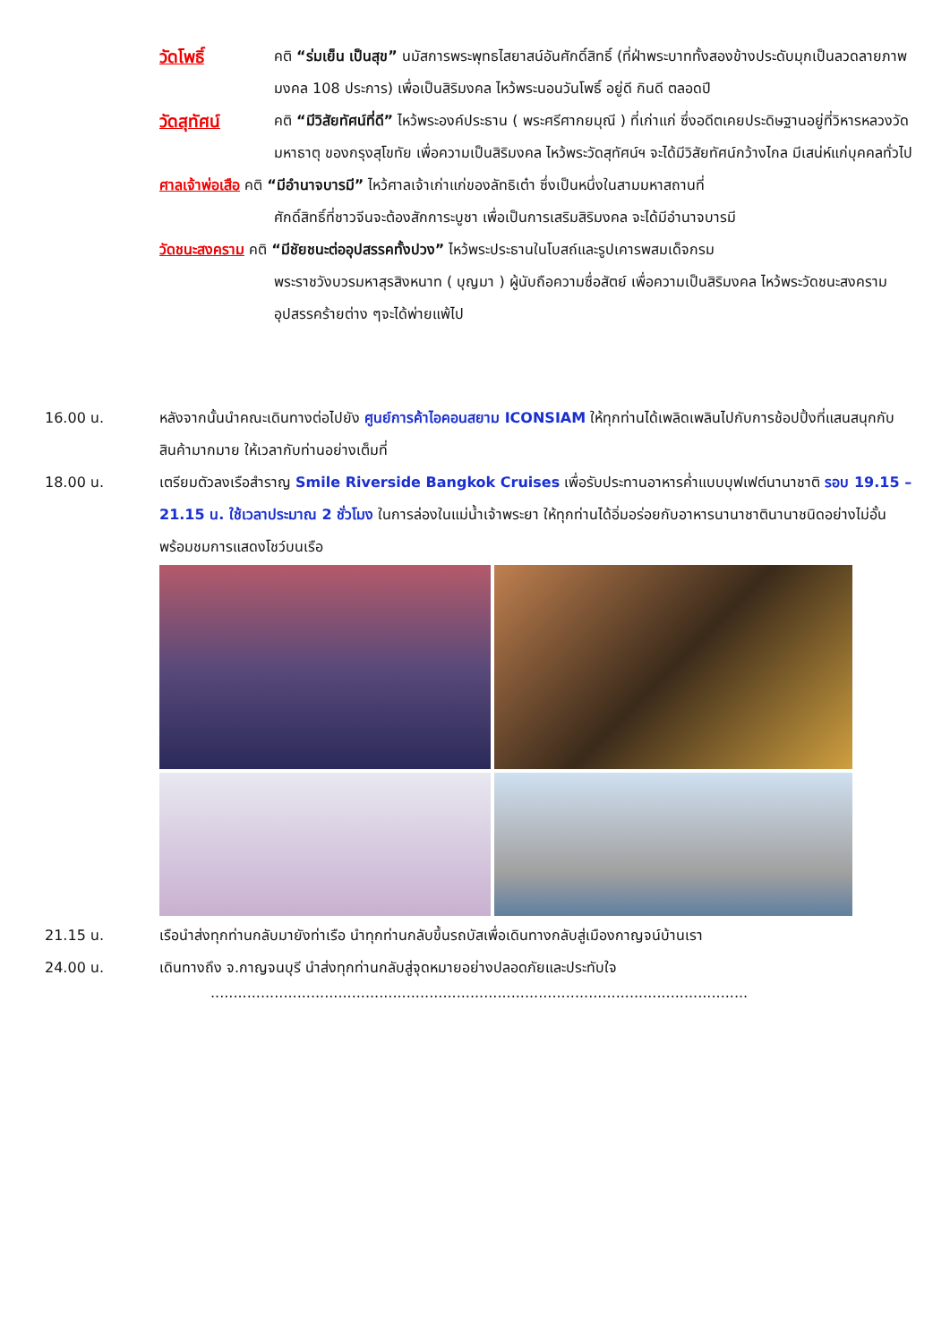วัดโพธิ์
คติ “ร่มเย็น เป็นสุข” นมัสการพระพุทธไสยาสน์อันศักดิ์สิทธิ์ (ที่ฝ่าพระบาททั้งสองข้างประดับมุกเป็นลวดลายภาพมงคล 108 ประการ) เพื่อเป็นสิริมงคล ไหว้พระนอนวันโพธิ์ อยู่ดี กินดี ตลอดปี
วัดสุทัศน์
คติ “มีวิสัยทัศน์ที่ดี” ไหว้พระองค์ประธาน ( พระศรีศากยมุณี ) ที่เก่าแก่ ซึ่งอดีตเคยประดิษฐานอยู่ที่วิหารหลวงวัดมหาธาตุ ของกรุงสุโขทัย เพื่อความเป็นสิริมงคล ไหว้พระวัดสุทัศน์ฯ จะได้มีวิสัยทัศน์กว้างไกล มีเสน่ห์แก่บุคคลทั่วไป
ศาลเจ้าพ่อเสือ คติ “มีอำนาจบารมี” ไหว้ศาลเจ้าเก่าแก่ของลัทธิเต๋า ซึ่งเป็นหนึ่งในสามมหาสถานที่
ศักดิ์สิทธิ์ที่ชาวจีนจะต้องสักการะบูชา เพื่อเป็นการเสริมสิริมงคล จะได้มีอำนาจบารมี
วัดชนะสงคราม คติ “มีชัยชนะต่ออุปสรรคทั้งปวง” ไหว้พระประธานในโบสถ์และรูปเคารพสมเด็จกรม
พระราชวังบวรมหาสุรสิงหนาท ( บุญมา ) ผู้นับถือความซื่อสัตย์ เพื่อความเป็นสิริมงคล ไหว้พระวัดชนะสงครามอุปสรรคร้ายต่าง ๆจะได้พ่ายแพ้ไป
16.00 น. หลังจากนั้นนำคณะเดินทางต่อไปยัง ศูนย์การค้าไอคอนสยาม ICONSIAM ให้ทุกท่านได้เพลิดเพลินไปกับการช้อปปิ้งที่แสนสนุกกับสินค้ามากมาย ให้เวลากับท่านอย่างเต็มที่
18.00 น. เตรียมตัวลงเรือสำราญ Smile Riverside Bangkok Cruises เพื่อรับประทานอาหารค่ำแบบบุฟเฟต์นานาชาติ รอบ 19.15 – 21.15 น. ใช้เวลาประมาณ 2 ชั่วโมง ในการล่องในแม่น้ำเจ้าพระยา ให้ทุกท่านได้อิ่มอร่อยกับอาหารนานาชาตินานาชนิดอย่างไม่อั้น พร้อมชมการแสดงโชว์บนเรือ
21.15 น. เรือนำส่งทุกท่านกลับมายังท่าเรือ นำทุกท่านกลับขึ้นรถบัสเพื่อเดินทางกลับสู่เมืองกาญจน์บ้านเรา
24.00 น. เดินทางถึง จ.กาญจนบุรี นำส่งทุกท่านกลับสู่จุดหมายอย่างปลอดภัยและประทับใจ
......................................................................................................................................